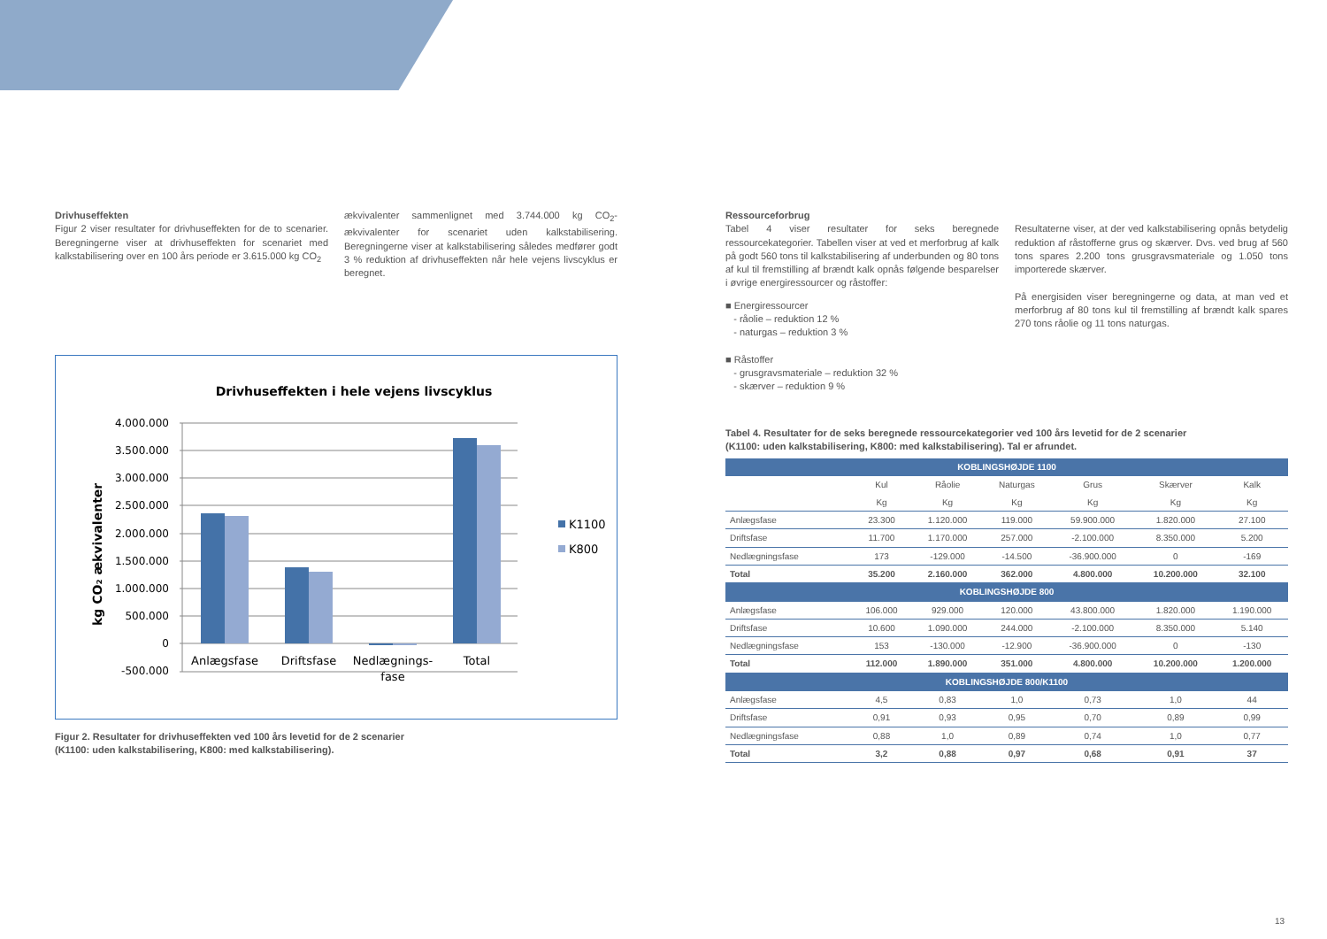Drivhuseffekten
Figur 2 viser resultater for drivhuseffekten for de to scenarier. Beregningerne viser at drivhuseffekten for scenariet med kalkstabilisering over en 100 års periode er 3.615.000 kg CO<sub>2</sub>
ækvivalenter sammenlignet med 3.744.000 kg CO<sub>2</sub>-ækvivalenter for scenariet uden kalkstabilisering. Beregningerne viser at kalkstabilisering således medfører godt 3 % reduktion af drivhuseffekten når hele vejens livscyklus er beregnet.
Drivhuseffekten i hele vejens livscyklus
4.000.000
3.500.000
3.000.000
2.500.000
2.000.000
1.500.000
1.000.000
500.000
0
-500.000
Anlægsfase
Driftsfase
Nedlægnings-
fase
Total
kg CO₂ ækvivalenter
K1100
K800
Figur 2. Resultater for drivhuseffekten ved 100 års levetid for de 2 scenarier
(K1100: uden kalkstabilisering, K800: med kalkstabilisering).
Ressourceforbrug
Tabel 4 viser resultater for seks beregnede ressourcekategorier. Tabellen viser at ved et merforbrug af kalk på godt 560 tons til kalkstabilisering af underbunden og 80 tons af kul til fremstilling af brændt kalk opnås følgende besparelser i øvrige energiressourcer og råstoffer:
■ Energiressourcer
- råolie – reduktion 12 %
- naturgas – reduktion 3 %
■ Råstoffer
- grusgravsmateriale – reduktion 32 %
- skærver – reduktion 9 %
Resultaterne viser, at der ved kalkstabilisering opnås betydelig reduktion af råstofferne grus og skærver. Dvs. ved brug af 560 tons spares 2.200 tons grusgravsmateriale og 1.050 tons importerede skærver.
På energisiden viser beregningerne og data, at man ved et merforbrug af 80 tons kul til fremstilling af brændt kalk spares 270 tons råolie og 11 tons naturgas.
Tabel 4. Resultater for de seks beregnede ressourcekategorier ved 100 års levetid for de 2 scenarier
(K1100: uden kalkstabilisering, K800: med kalkstabilisering). Tal er afrundet.
| KOBLINGSHØJDE 1100 | | | | | | |
| --- | --- | --- | --- | --- | --- | --- |
| | Kul | Råolie | Naturgas | Grus | Skærver | Kalk |
| | Kg | Kg | Kg | Kg | Kg | Kg |
| Anlægsfase | 23.300 | 1.120.000 | 119.000 | 59.900.000 | 1.820.000 | 27.100 |
| Driftsfase | 11.700 | 1.170.000 | 257.000 | -2.100.000 | 8.350.000 | 5.200 |
| Nedlægningsfase | 173 | -129.000 | -14.500 | -36.900.000 | 0 | -169 |
| Total | 35.200 | 2.160.000 | 362.000 | 4.800.000 | 10.200.000 | 32.100 |
| KOBLINGSHØJDE 800 | | | | | | |
| Anlægsfase | 106.000 | 929.000 | 120.000 | 43.800.000 | 1.820.000 | 1.190.000 |
| Driftsfase | 10.600 | 1.090.000 | 244.000 | -2.100.000 | 8.350.000 | 5.140 |
| Nedlægningsfase | 153 | -130.000 | -12.900 | -36.900.000 | 0 | -130 |
| Total | 112.000 | 1.890.000 | 351.000 | 4.800.000 | 10.200.000 | 1.200.000 |
| KOBLINGSHØJDE 800/K1100 | | | | | | |
| Anlægsfase | 4,5 | 0,83 | 1,0 | 0,73 | 1,0 | 44 |
| Driftsfase | 0,91 | 0,93 | 0,95 | 0,70 | 0,89 | 0,99 |
| Nedlægningsfase | 0,88 | 1,0 | 0,89 | 0,74 | 1,0 | 0,77 |
| Total | 3,2 | 0,88 | 0,97 | 0,68 | 0,91 | 37 |
13